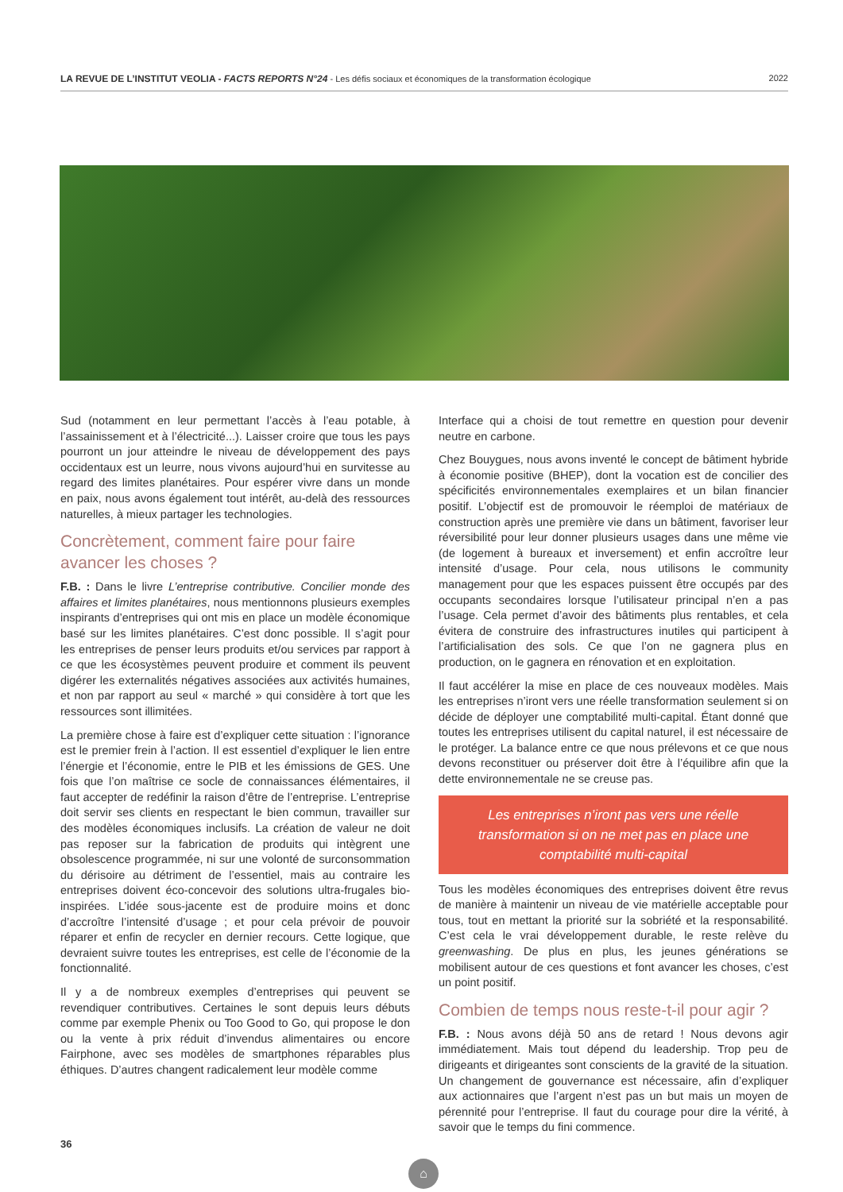LA REVUE DE L’INSTITUT VEOLIA - FACTS REPORTS N°24 - Les défis sociaux et économiques de la transformation écologique 2022
Sud (notamment en leur permettant l’accès à l’eau potable, à l’assainissement et à l’électricité...). Laisser croire que tous les pays pourront un jour atteindre le niveau de développement des pays occidentaux est un leurre, nous vivons aujourd’hui en survitesse au regard des limites planétaires. Pour espérer vivre dans un monde en paix, nous avons également tout intérêt, au-delà des ressources naturelles, à mieux partager les technologies.
Concrètement, comment faire pour faire avancer les choses ?
F.B. : Dans le livre L’entreprise contributive. Concilier monde des affaires et limites planétaires, nous mentionnons plusieurs exemples inspirants d’entreprises qui ont mis en place un modèle économique basé sur les limites planétaires. C’est donc possible. Il s’agit pour les entreprises de penser leurs produits et/ou services par rapport à ce que les écosystèmes peuvent produire et comment ils peuvent digérer les externalités négatives associées aux activités humaines, et non par rapport au seul « marché » qui considère à tort que les ressources sont illimitées.
La première chose à faire est d’expliquer cette situation : l’ignorance est le premier frein à l’action. Il est essentiel d’expliquer le lien entre l’énergie et l’économie, entre le PIB et les émissions de GES. Une fois que l’on maîtrise ce socle de connaissances élémentaires, il faut accepter de redéfinir la raison d’être de l’entreprise. L’entreprise doit servir ses clients en respectant le bien commun, travailler sur des modèles économiques inclusifs. La création de valeur ne doit pas reposer sur la fabrication de produits qui intègrent une obsolescence programmée, ni sur une volonté de surconsommation du dérisoire au détriment de l’essentiel, mais au contraire les entreprises doivent éco-concevoir des solutions ultra-frugales bio-inspirées. L’idée sous-jacente est de produire moins et donc d’accroître l’intensité d’usage ; et pour cela prévoir de pouvoir réparer et enfin de recycler en dernier recours. Cette logique, que devraient suivre toutes les entreprises, est celle de l’économie de la fonctionnalité.
Il y a de nombreux exemples d’entreprises qui peuvent se revendiquer contributives. Certaines le sont depuis leurs débuts comme par exemple Phenix ou Too Good to Go, qui propose le don ou la vente à prix réduit d’invendus alimentaires ou encore Fairphone, avec ses modèles de smartphones réparables plus éthiques. D’autres changent radicalement leur modèle comme
Interface qui a choisi de tout remettre en question pour devenir neutre en carbone.
Chez Bouygues, nous avons inventé le concept de bâtiment hybride à économie positive (BHEP), dont la vocation est de concilier des spécificités environnementales exemplaires et un bilan financier positif. L’objectif est de promouvoir le réemploi de matériaux de construction après une première vie dans un bâtiment, favoriser leur réversibilité pour leur donner plusieurs usages dans une même vie (de logement à bureaux et inversement) et enfin accroître leur intensité d’usage. Pour cela, nous utilisons le community management pour que les espaces puissent être occupés par des occupants secondaires lorsque l’utilisateur principal n’en a pas l’usage. Cela permet d’avoir des bâtiments plus rentables, et cela évitera de construire des infrastructures inutiles qui participent à l’artificialisation des sols. Ce que l’on ne gagnera plus en production, on le gagnera en rénovation et en exploitation.
Il faut accélérer la mise en place de ces nouveaux modèles. Mais les entreprises n’iront vers une réelle transformation seulement si on décide de déployer une comptabilité multi-capital. Étant donné que toutes les entreprises utilisent du capital naturel, il est nécessaire de le protéger. La balance entre ce que nous prélevons et ce que nous devons reconstituer ou préserver doit être à l’équilibre afin que la dette environnementale ne se creuse pas.
Les entreprises n’iront pas vers une réelle transformation si on ne met pas en place une comptabilité multi-capital
Tous les modèles économiques des entreprises doivent être revus de manière à maintenir un niveau de vie matérielle acceptable pour tous, tout en mettant la priorité sur la sobriété et la responsabilité. C’est cela le vrai développement durable, le reste relève du greenwashing. De plus en plus, les jeunes générations se mobilisent autour de ces questions et font avancer les choses, c’est un point positif.
Combien de temps nous reste-t-il pour agir ?
F.B. : Nous avons déjà 50 ans de retard ! Nous devons agir immédiatement. Mais tout dépend du leadership. Trop peu de dirigeants et dirigeantes sont conscients de la gravité de la situation. Un changement de gouvernance est nécessaire, afin d’expliquer aux actionnaires que l’argent n’est pas un but mais un moyen de pérennité pour l’entreprise. Il faut du courage pour dire la vérité, à savoir que le temps du fini commence.
36
⌂